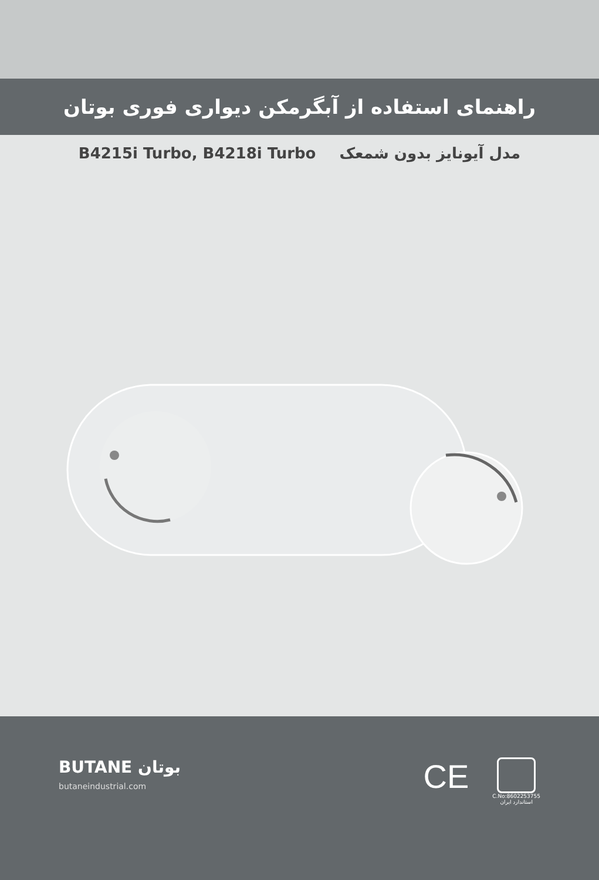راهنمای استفاده از آبگرمکن دیواری فوری بوتان
B4215i Turbo, B4218i Turbo مدل آیونایز بدون شمعک
BUTANE بوتان
butaneindustrial.com
CE
C.No:8602253755
استاندارد ایران